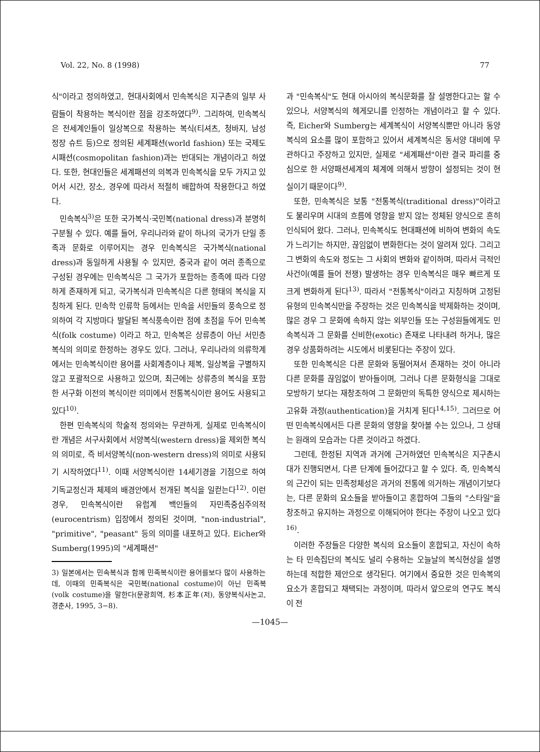Vol. 22, No. 8 (1998) 77
식"이라고 정의하였고, 현대사회에서 민속복식은 지구촌의 일부 사람들이 착용하는 복식이란 점을 강조하였다<sup>9)</sup>. 그리하여, 민속복식은 전세계인들이 일상복으로 착용하는 복식(티셔츠, 청바지, 남성 정장 슈트 등)으로 정의된 세계패션(world fashion) 또는 국제도시패션(cosmopolitan fashion)과는 반대되는 개념이라고 하였다. 또한, 현대인들은 세계패션의 의복과 민속복식을 모두 가지고 있어서 시간, 장소, 경우에 따라서 적절히 배합하여 착용한다고 하였다.
민속복식<sup>3)</sup>은 또한 국가복식·국민복(national dress)과 분명히 구분될 수 있다. 예를 들어, 우리나라와 같이 하나의 국가가 단일 종족과 문화로 이루어지는 경우 민속복식은 국가복식(national dress)과 동일하게 사용될 수 있지만, 중국과 같이 여러 종족으로 구성된 경우에는 민속복식은 그 국가가 포함하는 종족에 따라 다양하게 존재하게 되고, 국가복식과 민속복식은 다른 형태의 복식을 지칭하게 된다. 민속학 인류학 등에서는 민속을 서민들의 풍속으로 정의하여 각 지방마다 발달된 복식풍속이란 점에 초점을 두어 민속복식(folk costume) 이라고 하고, 민속복은 상류층이 아닌 서민층 복식의 의미로 한정하는 경우도 있다. 그러나, 우리나라의 의류학계에서는 민속복식이란 용어를 사회계층이나 제복, 일상복을 구별하지 않고 포괄적으로 사용하고 있으며, 최근에는 상류층의 복식을 포함한 서구화 이전의 복식이란 의미에서 전통복식이란 용어도 사용되고 있다<sup>10)</sup>.
한편 민속복식의 학술적 정의와는 무관하게, 실제로 민속복식이란 개념은 서구사회에서 서양복식(western dress)을 제외한 복식의 의미로, 즉 비서양복식(non-western dress)의 의미로 사용되기 시작하였다<sup>11)</sup>. 이때 서양복식이란 14세기경을 기점으로 하여 기독교정신과 체제의 배경안에서 전개된 복식을 일컫는다<sup>12)</sup>. 이런 경우, 민속복식이란 유럽계 백인들의 자민족중심주의적(eurocentrism) 입장에서 정의된 것이며, "non-industrial", "primitive", "peasant" 등의 의미를 내포하고 있다. Eicher와 Sumberg(1995)의 "세계패션"
3) 일본에서는 민속복식과 함께 민족복식이란 용어를보다 많이 사용하는데, 이때의 민족복식은 국민복(national costume)이 아닌 민족복(volk costume)을 말한다(문광희역, 杉本正年(저), 동양복식사논고, 경춘사, 1995, 3−8).
과 "민속복식"도 현대 아시아의 복식문화를 잘 설명한다고는 할 수 있으나, 서양복식의 헤게모니를 인정하는 개념이라고 할 수 있다. 즉, Eicher와 Sumberg는 세계복식이 서양복식뿐만 아니라 동양복식의 요소를 많이 포함하고 있어서 세계복식은 동서양 대비에 무관하다고 주장하고 있지만, 실제로 "세계패션"이란 결국 파리를 중심으로 한 서양패션세계의 체계에 의해서 방향이 설정되는 것이 현실이기 때문이다<sup>9)</sup>.
또한, 민속복식은 보통 "전통복식(traditional dress)"이라고도 불리우며 시대의 흐름에 영향을 받지 않는 정체된 양식으로 흔히 인식되어 왔다. 그러나, 민속복식도 현대패션에 비하여 변화의 속도가 느리기는 하지만, 끊임없이 변화한다는 것이 알려져 있다. 그리고 그 변화의 속도와 정도는 그 사회의 변화와 같이하며, 따라서 극적인 사건이(예를 들어 전쟁) 발생하는 경우 민속복식은 매우 빠르게 또 크게 변화하게 된다<sup>13)</sup>. 따라서 "전통복식"이라고 지칭하며 고정된 유형의 민속복식만을 주장하는 것은 민속복식을 박제화하는 것이며, 많은 경우 그 문화에 속하지 않는 외부인들 또는 구성원들에게도 민속복식과 그 문화를 신비한(exotic) 존재로 나타내려 하거나, 많은 경우 상품화하려는 시도에서 비롯된다는 주장이 있다.
또한 민속복식은 다른 문화와 동떨어져서 존재하는 것이 아니라 다른 문화를 끊임없이 받아들이며, 그러나 다른 문화형식을 그대로 모방하기 보다는 재창조하여 그 문화만의 독특한 양식으로 제시하는 고유화 과정(authentication)을 거치게 된다<sup>14,15)</sup>. 그러므로 어떤 민속복식에서든 다른 문화의 영향을 찾아볼 수는 있으나, 그 상태는 원래의 모습과는 다른 것이라고 하겠다.
그런데, 한정된 지역과 과거에 근거하였던 민속복식은 지구촌시대가 진행되면서, 다른 단계에 들어갔다고 할 수 있다. 즉, 민속복식의 근간이 되는 민족정체성은 과거의 전통에 의거하는 개념이기보다는, 다른 문화의 요소들을 받아들이고 혼합하여 그들의 "스타일"을 창조하고 유지하는 과정으로 이해되어야 한다는 주장이 나오고 있다<sup>16)</sup>.
이러한 주장들은 다양한 복식의 요소들이 혼합되고, 자신이 속하는 타 민속집단의 복식도 널리 수용하는 오늘날의 복식현상을 설명하는데 적합한 제안으로 생각된다. 여기에서 중요한 것은 민속복의 요소가 혼합되고 채택되는 과정이며, 따라서 앞으로의 연구도 복식이 전
—1045—